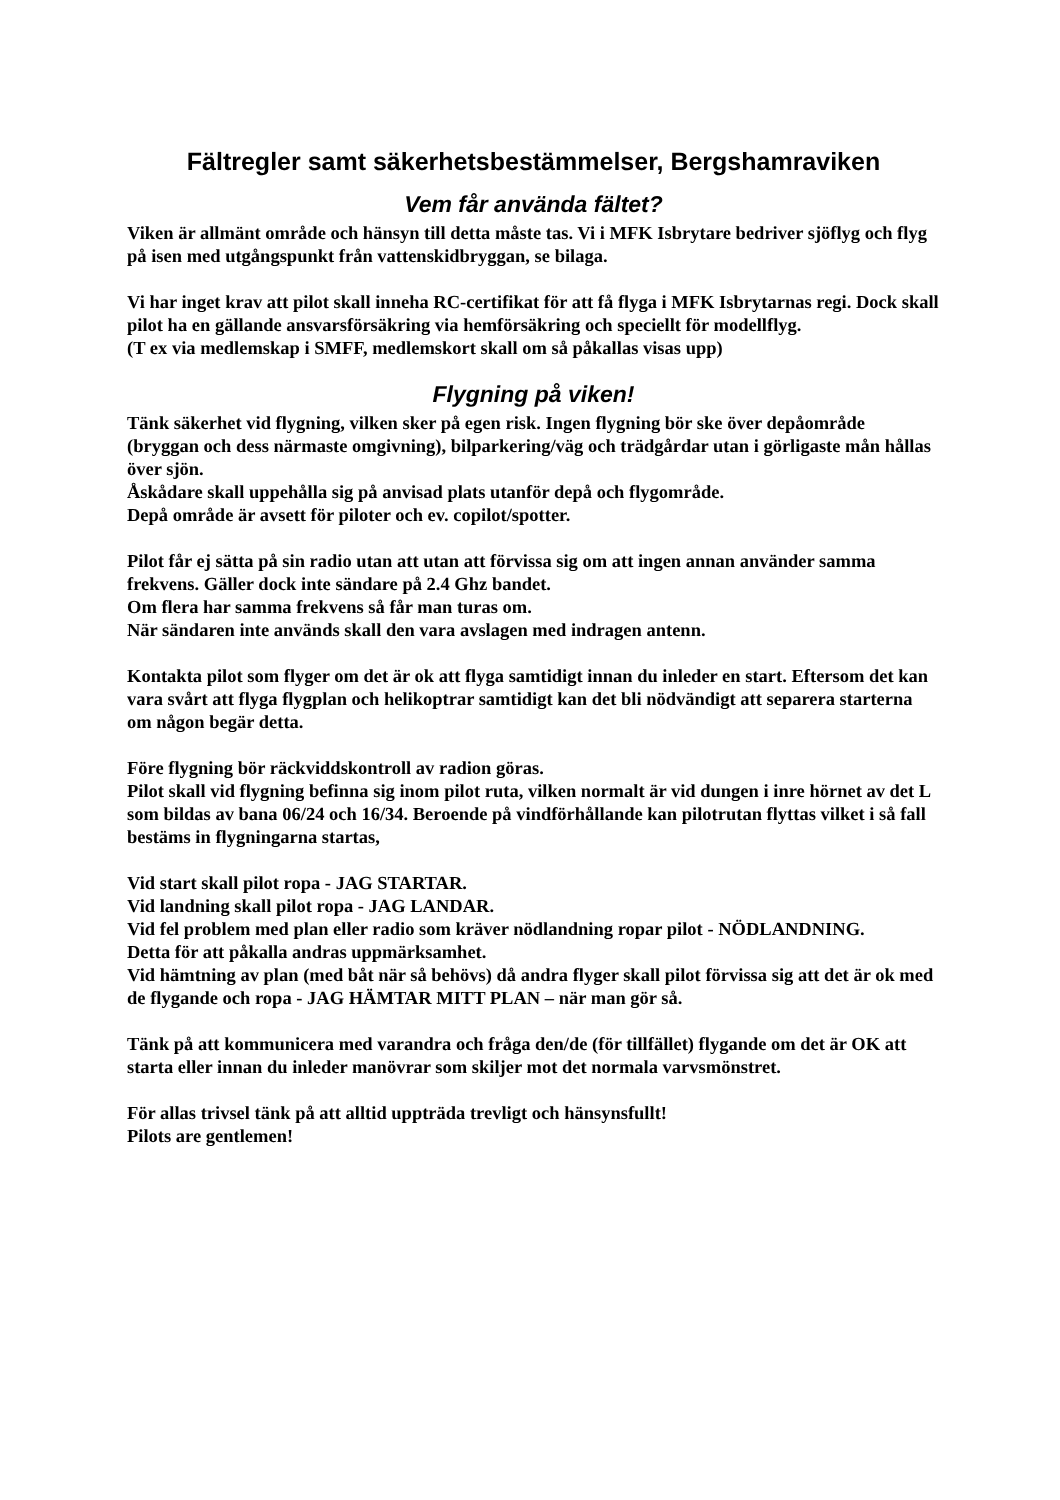Fältregler samt säkerhetsbestämmelser, Bergshamraviken
Vem får använda fältet?
Viken är allmänt område och hänsyn till detta måste tas. Vi i MFK Isbrytare bedriver sjöflyg och flyg på isen med utgångspunkt från vattenskidbryggan, se bilaga.
Vi har inget krav att pilot skall inneha RC-certifikat för att få flyga i MFK Isbrytarnas regi. Dock skall pilot ha en gällande ansvarsförsäkring via hemförsäkring och speciellt för modellflyg.
(T ex via medlemskap i SMFF, medlemskort skall om så påkallas visas upp)
Flygning på viken!
Tänk säkerhet vid flygning, vilken sker på egen risk. Ingen flygning bör ske över depåområde (bryggan och dess närmaste omgivning), bilparkering/väg och trädgårdar utan i görligaste mån hållas över sjön.
Åskådare skall uppehålla sig på anvisad plats utanför depå och flygområde.
Depå område är avsett för piloter och ev. copilot/spotter.
Pilot får ej sätta på sin radio utan att utan att förvissa sig om att ingen annan använder samma frekvens. Gäller dock inte sändare på 2.4 Ghz bandet.
Om flera har samma frekvens så får man turas om.
När sändaren inte används skall den vara avslagen med indragen antenn.
Kontakta pilot som flyger om det är ok att flyga samtidigt innan du inleder en start. Eftersom det kan vara svårt att flyga flygplan och helikoptrar samtidigt kan det bli nödvändigt att separera starterna om någon begär detta.
Före flygning bör räckviddskontroll av radion göras.
Pilot skall vid flygning befinna sig inom pilot ruta, vilken normalt är vid dungen i inre hörnet av det L som bildas av bana 06/24 och 16/34. Beroende på vindförhållande kan pilotrutan flyttas vilket i så fall bestäms in flygningarna startas,
Vid start skall pilot ropa - JAG STARTAR.
Vid landning skall pilot ropa - JAG LANDAR.
Vid fel problem med plan eller radio som kräver nödlandning ropar pilot - NÖDLANDNING.
Detta för att påkalla andras uppmärksamhet.
Vid hämtning av plan (med båt när så behövs) då andra flyger skall pilot förvissa sig att det är ok med de flygande och ropa - JAG HÄMTAR MITT PLAN – när man gör så.
Tänk på att kommunicera med varandra och fråga den/de (för tillfället) flygande om det är OK att starta eller innan du inleder manövrar som skiljer mot det normala varvsmönstret.
För allas trivsel tänk på att alltid uppträda trevligt och hänsynsfullt!
Pilots are gentlemen!